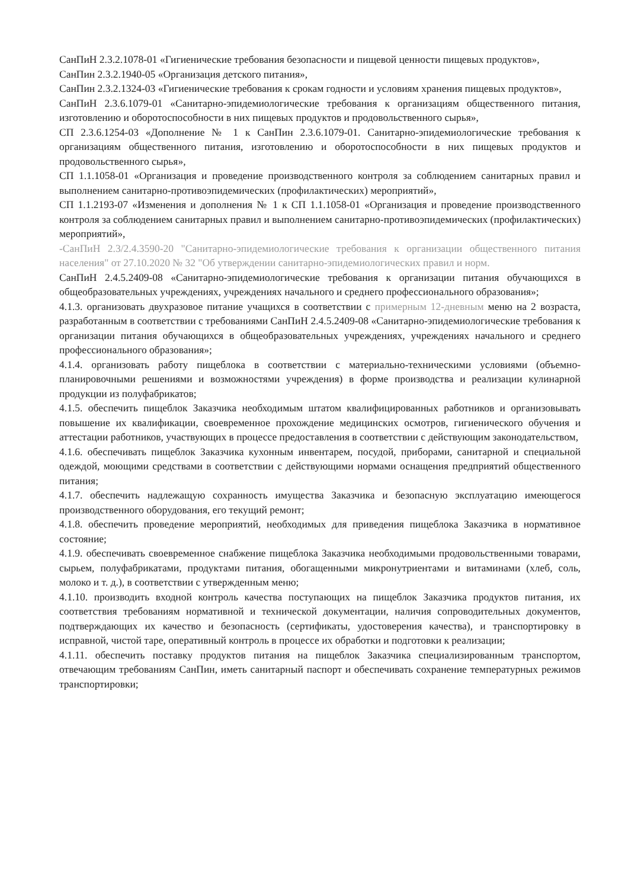СанПиН 2.3.2.1078-01 «Гигиенические требования безопасности и пищевой ценности пищевых продуктов»,
СанПин 2.3.2.1940-05 «Организация детского питания»,
СанПин 2.3.2.1324-03 «Гигиенические требования к срокам годности и условиям хранения пищевых продуктов»,
СанПиН 2.3.6.1079-01 «Санитарно-эпидемиологические требования к организациям общественного питания, изготовлению и оборотоспособности в них пищевых продуктов и продовольственного сырья»,
СП 2.3.6.1254-03 «Дополнение № 1 к СанПин 2.3.6.1079-01. Санитарно-эпидемиологические требования к организациям общественного питания, изготовлению и оборотоспособности в них пищевых продуктов и продовольственного сырья»,
СП 1.1.1058-01 «Организация и проведение производственного контроля за соблюдением санитарных правил и выполнением санитарно-противоэпидемических (профилактических) мероприятий»,
СП 1.1.2193-07 «Изменения и дополнения № 1 к СП 1.1.1058-01 «Организация и проведение производственного контроля за соблюдением санитарных правил и выполнением санитарно-противоэпидемических (профилактических) мероприятий»,
-СанПиН 2.3/2.4.3590-20 "Санитарно-эпидемиологические требования к организации общественного питания населения" от 27.10.2020 № 32 "Об утверждении санитарно-эпидемиологических правил и норм.
СанПиН 2.4.5.2409-08 «Санитарно-эпидемиологические требования к организации питания обучающихся в общеобразовательных учреждениях, учреждениях начального и среднего профессионального образования»;
4.1.3. организовать двухразовое питание учащихся в соответствии с примерным 12-дневным меню на 2 возраста, разработанным в соответствии с требованиями СанПиН 2.4.5.2409-08 «Санитарно-эпидемиологические требования к организации питания обучающихся в общеобразовательных учреждениях, учреждениях начального и среднего профессионального образования»;
4.1.4. организовать работу пищеблока в соответствии с материально-техническими условиями (объемно-планировочными решениями и возможностями учреждения) в форме производства и реализации кулинарной продукции из полуфабрикатов;
4.1.5. обеспечить пищеблок Заказчика необходимым штатом квалифицированных работников и организовывать повышение их квалификации, своевременное прохождение медицинских осмотров, гигиенического обучения и аттестации работников, участвующих в процессе предоставления в соответствии с действующим законодательством,
4.1.6. обеспечивать пищеблок Заказчика кухонным инвентарем, посудой, приборами, санитарной и специальной одеждой, моющими средствами в соответствии с действующими нормами оснащения предприятий общественного питания;
4.1.7. обеспечить надлежащую сохранность имущества Заказчика и безопасную эксплуатацию имеющегося производственного оборудования, его текущий ремонт;
4.1.8. обеспечить проведение мероприятий, необходимых для приведения пищеблока Заказчика в нормативное состояние;
4.1.9. обеспечивать своевременное снабжение пищеблока Заказчика необходимыми продовольственными товарами, сырьем, полуфабрикатами, продуктами питания, обогащенными микронутриентами и витаминами (хлеб, соль, молоко и т. д.), в соответствии с утвержденным меню;
4.1.10. производить входной контроль качества поступающих на пищеблок Заказчика продуктов питания, их соответствия требованиям нормативной и технической документации, наличия сопроводительных документов, подтверждающих их качество и безопасность (сертификаты, удостоверения качества), и транспортировку в исправной, чистой таре, оперативный контроль в процессе их обработки и подготовки к реализации;
4.1.11. обеспечить поставку продуктов питания на пищеблок Заказчика специализированным транспортом, отвечающим требованиям СанПин, иметь санитарный паспорт и обеспечивать сохранение температурных режимов транспортировки;